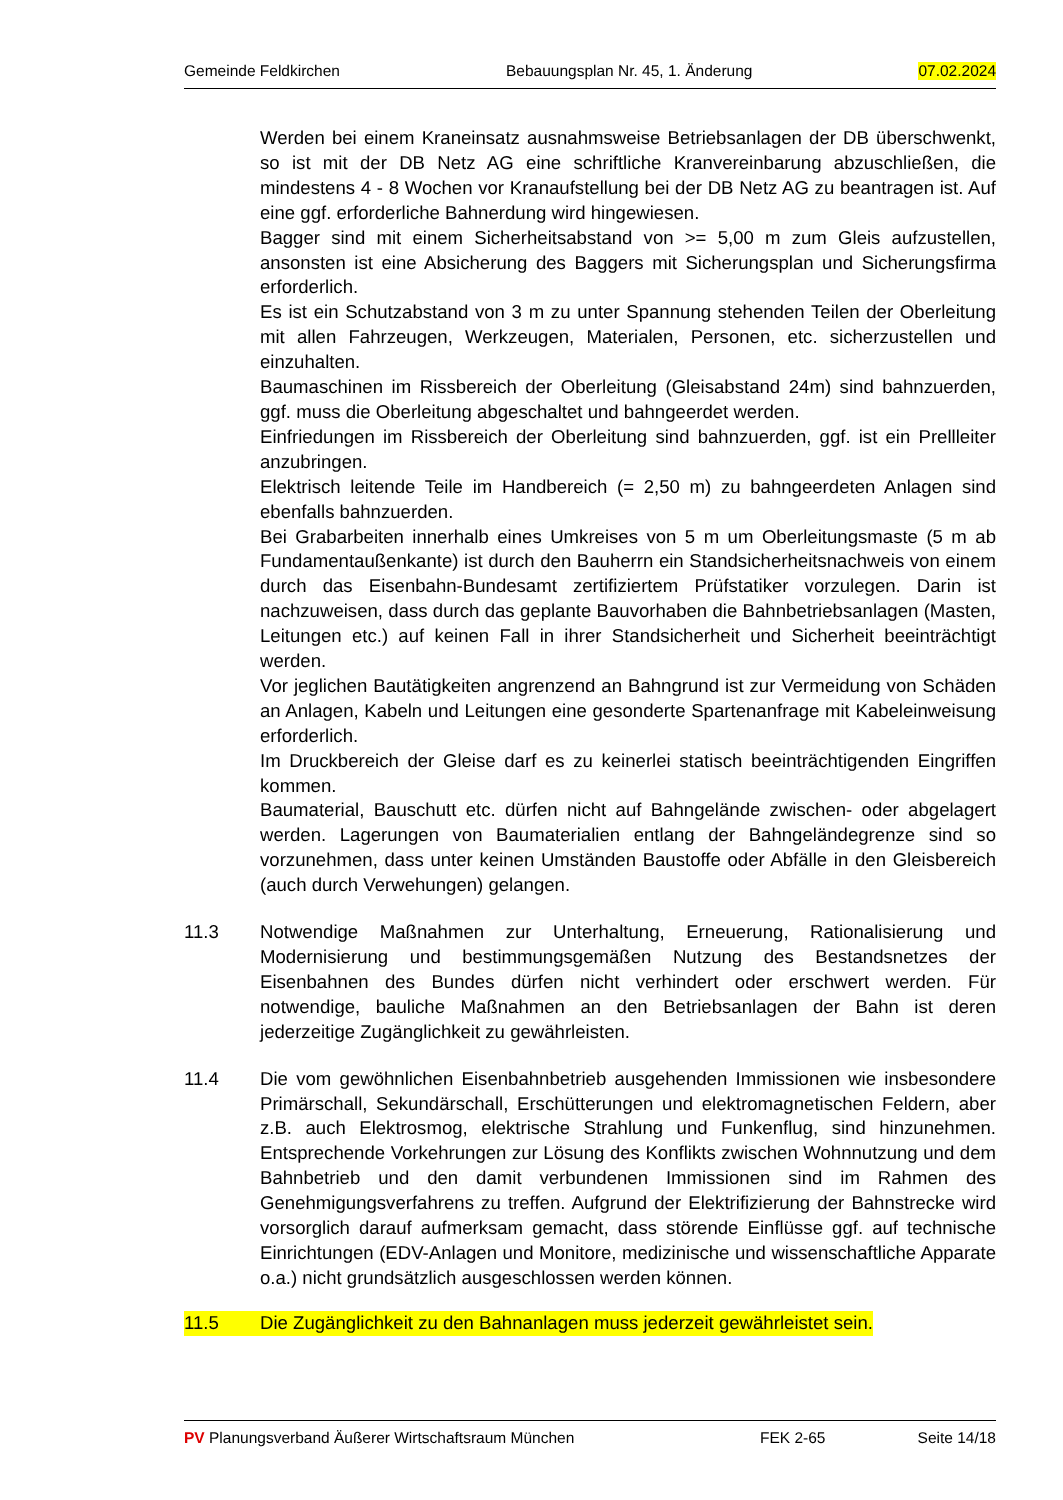Gemeinde Feldkirchen Bebauungsplan Nr. 45, 1. Änderung 07.02.2024
Werden bei einem Kraneinsatz ausnahmsweise Betriebsanlagen der DB überschwenkt, so ist mit der DB Netz AG eine schriftliche Kranvereinbarung abzuschließen, die mindestens 4 - 8 Wochen vor Kranaufstellung bei der DB Netz AG zu beantragen ist. Auf eine ggf. erforderliche Bahnerdung wird hingewiesen.
Bagger sind mit einem Sicherheitsabstand von >= 5,00 m zum Gleis aufzustellen, ansonsten ist eine Absicherung des Baggers mit Sicherungsplan und Sicherungsfirma erforderlich.
Es ist ein Schutzabstand von 3 m zu unter Spannung stehenden Teilen der Oberleitung mit allen Fahrzeugen, Werkzeugen, Materialen, Personen, etc. sicherzustellen und einzuhalten.
Baumaschinen im Rissbereich der Oberleitung (Gleisabstand 24m) sind bahnzuerden, ggf. muss die Oberleitung abgeschaltet und bahngeerdet werden.
Einfriedungen im Rissbereich der Oberleitung sind bahnzuerden, ggf. ist ein Prellleiter anzubringen.
Elektrisch leitende Teile im Handbereich (= 2,50 m) zu bahngeerdeten Anlagen sind ebenfalls bahnzuerden.
Bei Grabarbeiten innerhalb eines Umkreises von 5 m um Oberleitungsmaste (5 m ab Fundamentaußenkante) ist durch den Bauherrn ein Standsicherheitsnachweis von einem durch das Eisenbahn-Bundesamt zertifiziertem Prüfstatiker vorzulegen. Darin ist nachzuweisen, dass durch das geplante Bauvorhaben die Bahnbetriebsanlagen (Masten, Leitungen etc.) auf keinen Fall in ihrer Standsicherheit und Sicherheit beeinträchtigt werden.
Vor jeglichen Bautätigkeiten angrenzend an Bahngrund ist zur Vermeidung von Schäden an Anlagen, Kabeln und Leitungen eine gesonderte Spartenanfrage mit Kabeleinweisung erforderlich.
Im Druckbereich der Gleise darf es zu keinerlei statisch beeinträchtigenden Eingriffen kommen.
Baumaterial, Bauschutt etc. dürfen nicht auf Bahngelände zwischen- oder abgelagert werden. Lagerungen von Baumaterialien entlang der Bahngeländegrenze sind so vorzunehmen, dass unter keinen Umständen Baustoffe oder Abfälle in den Gleisbereich (auch durch Verwehungen) gelangen.
11.3 Notwendige Maßnahmen zur Unterhaltung, Erneuerung, Rationalisierung und Modernisierung und bestimmungsgemäßen Nutzung des Bestandsnetzes der Eisenbahnen des Bundes dürfen nicht verhindert oder erschwert werden. Für notwendige, bauliche Maßnahmen an den Betriebsanlagen der Bahn ist deren jederzeitige Zugänglichkeit zu gewährleisten.
11.4 Die vom gewöhnlichen Eisenbahnbetrieb ausgehenden Immissionen wie insbesondere Primärschall, Sekundärschall, Erschütterungen und elektromagnetischen Feldern, aber z.B. auch Elektrosmog, elektrische Strahlung und Funkenflug, sind hinzunehmen. Entsprechende Vorkehrungen zur Lösung des Konflikts zwischen Wohnnutzung und dem Bahnbetrieb und den damit verbundenen Immissionen sind im Rahmen des Genehmigungsverfahrens zu treffen. Aufgrund der Elektrifizierung der Bahnstrecke wird vorsorglich darauf aufmerksam gemacht, dass störende Einflüsse ggf. auf technische Einrichtungen (EDV-Anlagen und Monitore, medizinische und wissenschaftliche Apparate o.a.) nicht grundsätzlich ausgeschlossen werden können.
11.5 Die Zugänglichkeit zu den Bahnanlagen muss jederzeit gewährleistet sein.
PV Planungsverband Äußerer Wirtschaftsraum München FEK 2-65 Seite 14/18